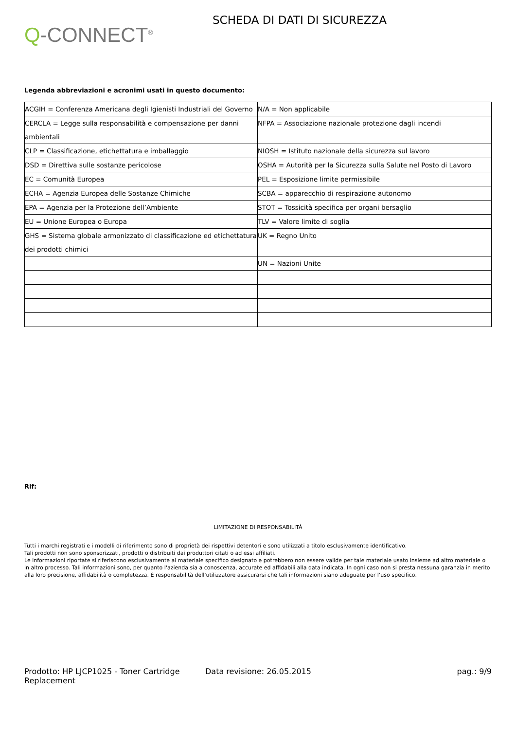Q-CONNECT<sup>®</sup>
SCHEDA DI DATI DI SICUREZZA
Legenda abbreviazioni e acronimi usati in questo documento:
| ACGIH = Conferenza Americana degli Igienisti Industriali del Governo | N/A = Non applicabile |
| CERCLA = Legge sulla responsabilità e compensazione per danni ambientali | NFPA = Associazione nazionale protezione dagli incendi |
| CLP = Classificazione, etichettatura e imballaggio | NIOSH = Istituto nazionale della sicurezza sul lavoro |
| DSD = Direttiva sulle sostanze pericolose | OSHA = Autorità per la Sicurezza sulla Salute nel Posto di Lavoro |
| EC = Comunità Europea | PEL = Esposizione limite permissibile |
| ECHA = Agenzia Europea delle Sostanze Chimiche | SCBA = apparecchio di respirazione autonomo |
| EPA = Agenzia per la Protezione dell’Ambiente | STOT = Tossicità specifica per organi bersaglio |
| EU = Unione Europea o Europa | TLV = Valore limite di soglia |
| GHS = Sistema globale armonizzato di classificazione ed etichettatura dei prodotti chimici | UK = Regno Unito |
| | UN = Nazioni Unite |
Rif:
LIMITAZIONE DI RESPONSABILITÀ
Tutti i marchi registrati e i modelli di riferimento sono di proprietà dei rispettivi detentori e sono utilizzati a titolo esclusivamente identificativo.
Tali prodotti non sono sponsorizzati, prodotti o distribuiti dai produttori citati o ad essi affiliati.
Le informazioni riportate si riferiscono esclusivamente al materiale specifico designato e potrebbero non essere valide per tale materiale usato insieme ad altro materiale o in altro processo. Tali informazioni sono, per quanto l'azienda sia a conoscenza, accurate ed affidabili alla data indicata. In ogni caso non si presta nessuna garanzia in merito alla loro precisione, affidabilità o completezza. È responsabilità dell'utilizzatore assicurarsi che tali informazioni siano adeguate per l’uso specifico.
Prodotto: HP LJCP1025 - Toner Cartridge Replacement
Data revisione: 26.05.2015 pag.: 9/9